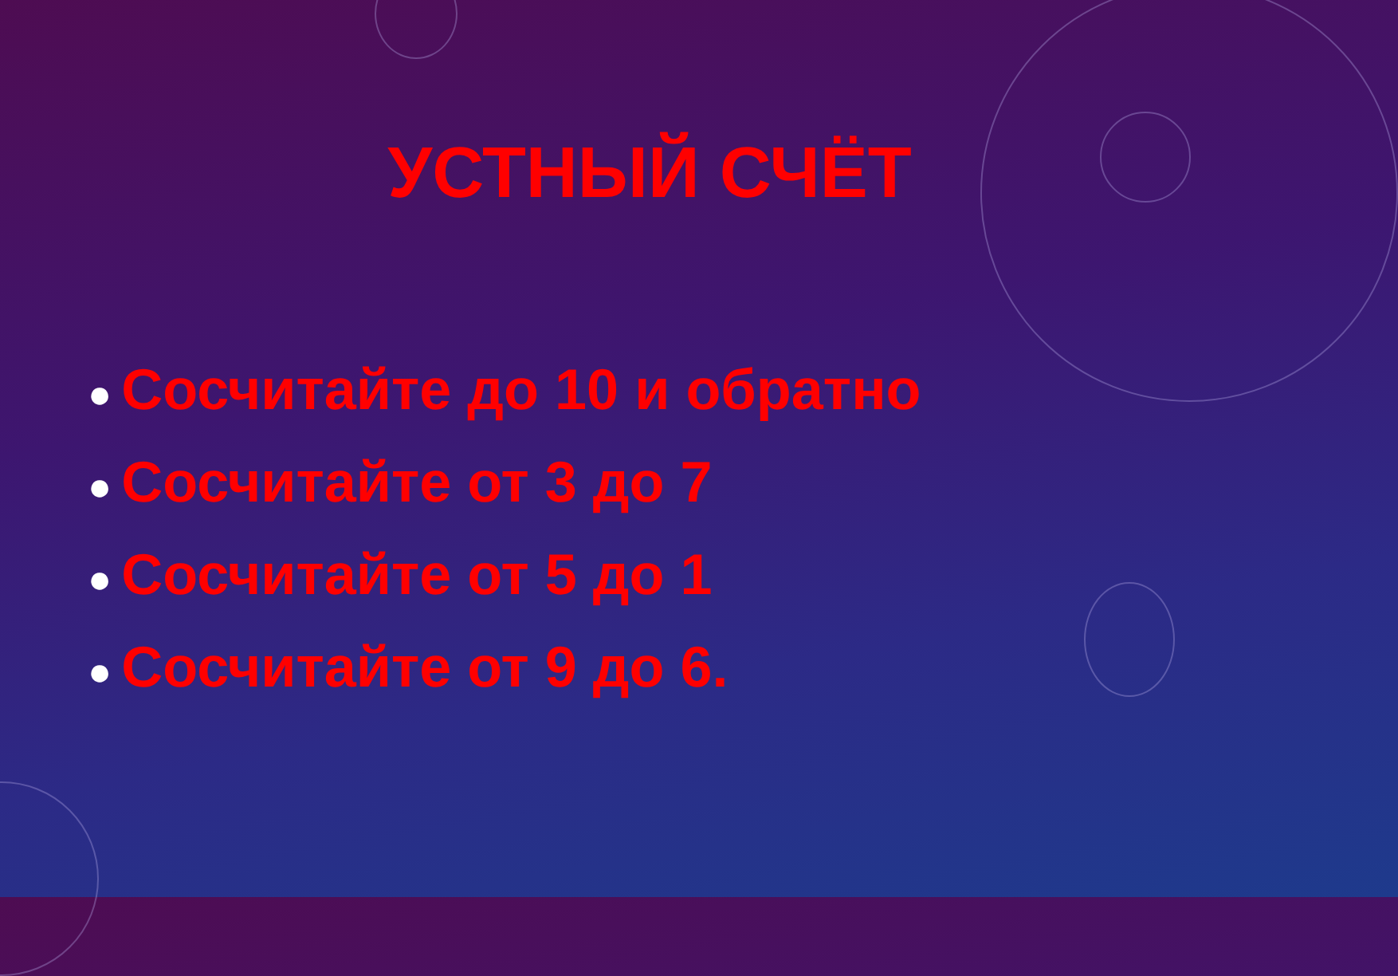УСТНЫЙ СЧЁТ
● Сосчитайте до 10 и обратно
● Сосчитайте от 3 до 7
● Сосчитайте от 5 до 1
● Сосчитайте от 9 до 6.